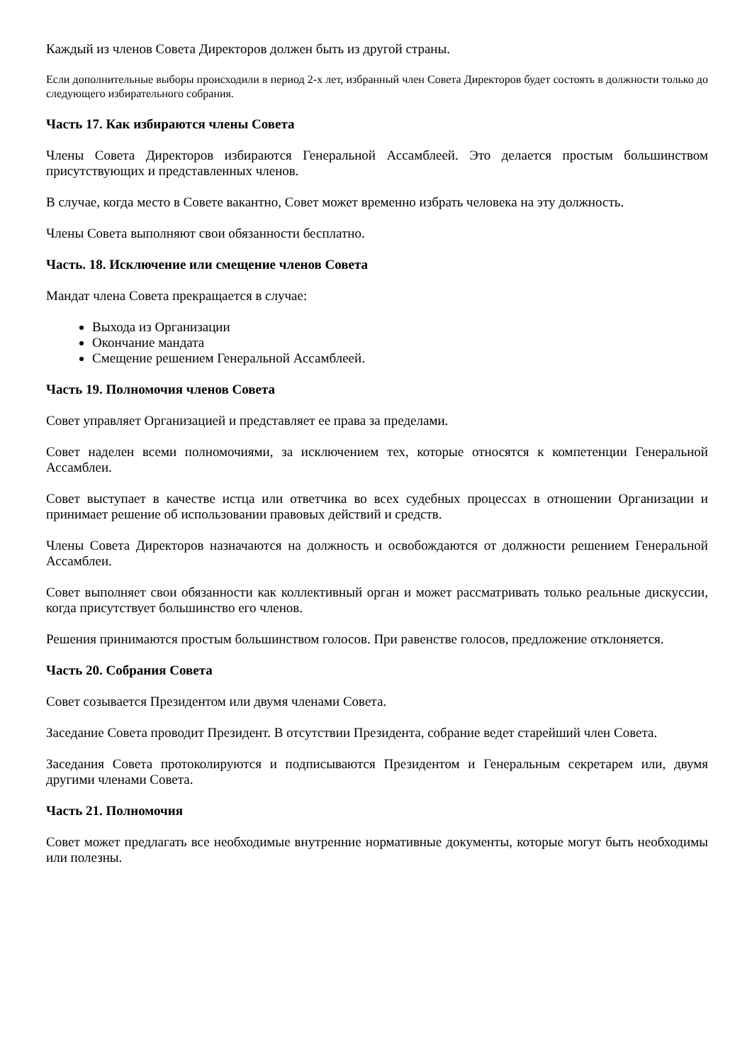Каждый из членов Совета Директоров должен быть из другой страны.
Если дополнительные выборы происходили в период 2-х лет, избранный член Совета Директоров будет состоять в должности только до следующего избирательного собрания.
Часть 17. Как избираются члены Совета
Члены Совета Директоров избираются Генеральной Ассамблеей. Это делается простым большинством присутствующих и представленных членов.
В случае, когда место в Совете вакантно, Совет может временно избрать человека на эту должность.
Члены Совета выполняют свои обязанности бесплатно.
Часть. 18. Исключение или смещение членов Совета
Мандат члена Совета прекращается в случае:
Выхода из Организации
Окончание мандата
Смещение решением Генеральной Ассамблеей.
Часть 19. Полномочия членов Совета
Совет управляет Организацией и представляет ее права за пределами.
Совет наделен всеми полномочиями, за исключением тех, которые относятся к компетенции Генеральной Ассамблеи.
Совет выступает в качестве истца или ответчика во всех судебных процессах в отношении Организации и принимает решение об использовании правовых действий и средств.
Члены Совета Директоров назначаются на должность и освобождаются от должности решением Генеральной Ассамблеи.
Совет выполняет свои обязанности как коллективный орган и может рассматривать только реальные дискуссии, когда присутствует большинство его членов.
Решения принимаются простым большинством голосов. При равенстве голосов, предложение отклоняется.
Часть 20. Собрания Совета
Совет созывается Президентом или двумя членами Совета.
Заседание Совета проводит Президент. В отсутствии Президента, собрание ведет старейший член Совета.
Заседания Совета протоколируются и подписываются Президентом и Генеральным секретарем или, двумя другими членами Совета.
Часть 21. Полномочия
Совет может предлагать все необходимые внутренние нормативные документы, которые могут быть необходимы или полезны.